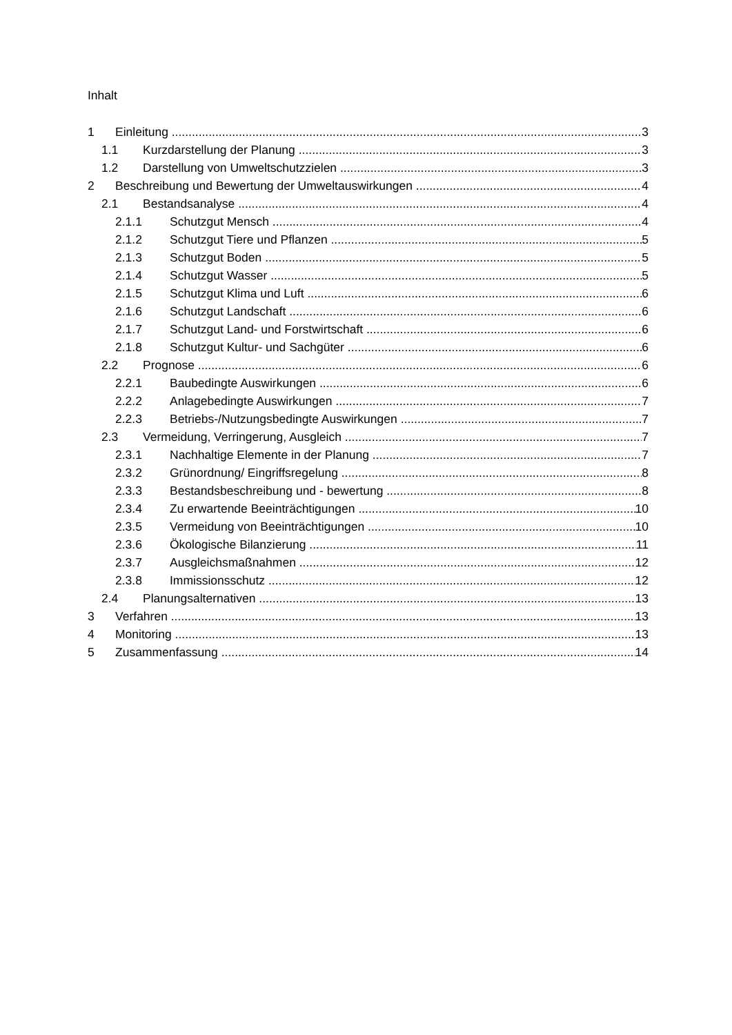Inhalt
1 Einleitung 3
1.1 Kurzdarstellung der Planung 3
1.2 Darstellung von Umweltschutzzielen 3
2 Beschreibung und Bewertung der Umweltauswirkungen 4
2.1 Bestandsanalyse 4
2.1.1 Schutzgut Mensch 4
2.1.2 Schutzgut Tiere und Pflanzen 5
2.1.3 Schutzgut Boden 5
2.1.4 Schutzgut Wasser 5
2.1.5 Schutzgut Klima und Luft 6
2.1.6 Schutzgut Landschaft 6
2.1.7 Schutzgut Land- und Forstwirtschaft 6
2.1.8 Schutzgut Kultur- und Sachgüter 6
2.2 Prognose 6
2.2.1 Baubedingte Auswirkungen 6
2.2.2 Anlagebedingte Auswirkungen 7
2.2.3 Betriebs-/Nutzungsbedingte Auswirkungen 7
2.3 Vermeidung, Verringerung, Ausgleich 7
2.3.1 Nachhaltige Elemente in der Planung 7
2.3.2 Grünordnung/ Eingriffsregelung 8
2.3.3 Bestandsbeschreibung und - bewertung 8
2.3.4 Zu erwartende Beeinträchtigungen 10
2.3.5 Vermeidung von Beeinträchtigungen 10
2.3.6 Ökologische Bilanzierung 11
2.3.7 Ausgleichsmaßnahmen 12
2.3.8 Immissionsschutz 12
2.4 Planungsalternativen 13
3 Verfahren 13
4 Monitoring 13
5 Zusammenfassung 14